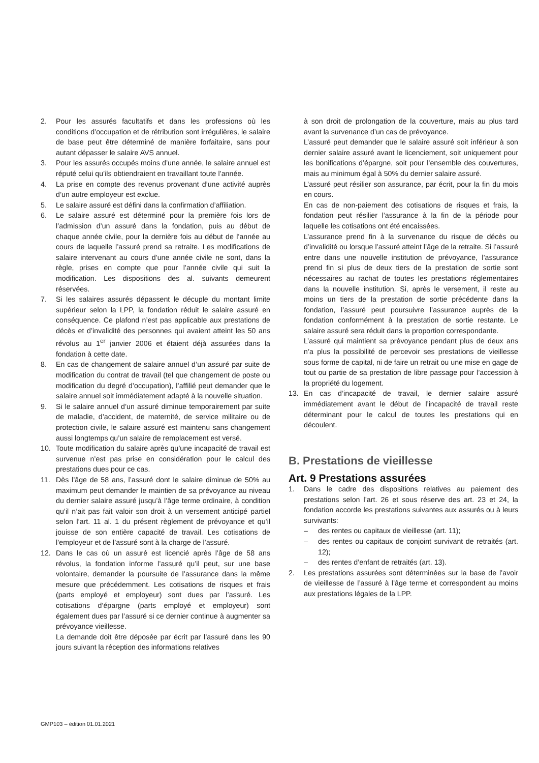2. Pour les assurés facultatifs et dans les professions où les conditions d’occupation et de rétribution sont irrégulières, le salaire de base peut être déterminé de manière forfaitaire, sans pour autant dépasser le salaire AVS annuel.
3. Pour les assurés occupés moins d’une année, le salaire annuel est réputé celui qu’ils obtiendraient en travaillant toute l’année.
4. La prise en compte des revenus provenant d’une activité auprès d’un autre employeur est exclue.
5. Le salaire assuré est défini dans la confirmation d’affiliation.
6. Le salaire assuré est déterminé pour la première fois lors de l’admission d’un assuré dans la fondation, puis au début de chaque année civile, pour la dernière fois au début de l’année au cours de laquelle l’assuré prend sa retraite. Les modifications de salaire intervenant au cours d’une année civile ne sont, dans la règle, prises en compte que pour l’année civile qui suit la modification. Les dispositions des al. suivants demeurent réservées.
7. Si les salaires assurés dépassent le décuple du montant limite supérieur selon la LPP, la fondation réduit le salaire assuré en conséquence. Ce plafond n’est pas applicable aux prestations de décès et d’invalidité des personnes qui avaient atteint les 50 ans révolus au 1<sup>er</sup> janvier 2006 et étaient déjà assurées dans la fondation à cette date.
8. En cas de changement de salaire annuel d’un assuré par suite de modification du contrat de travail (tel que changement de poste ou modification du degré d’occupation), l’affilié peut demander que le salaire annuel soit immédiatement adapté à la nouvelle situation.
9. Si le salaire annuel d’un assuré diminue temporairement par suite de maladie, d’accident, de maternité, de service militaire ou de protection civile, le salaire assuré est maintenu sans changement aussi longtemps qu’un salaire de remplacement est versé.
10. Toute modification du salaire après qu’une incapacité de travail est survenue n’est pas prise en considération pour le calcul des prestations dues pour ce cas.
11. Dès l’âge de 58 ans, l’assuré dont le salaire diminue de 50% au maximum peut demander le maintien de sa prévoyance au niveau du dernier salaire assuré jusqu’à l’âge terme ordinaire, à condition qu’il n’ait pas fait valoir son droit à un versement anticipé partiel selon l’art. 11 al. 1 du présent règlement de prévoyance et qu’il jouisse de son entière capacité de travail. Les cotisations de l’employeur et de l’assuré sont à la charge de l’assuré.
12. Dans le cas où un assuré est licencié après l’âge de 58 ans révolus, la fondation informe l’assuré qu’il peut, sur une base volontaire, demander la poursuite de l’assurance dans la même mesure que précédemment. Les cotisations de risques et frais (parts employé et employeur) sont dues par l’assuré. Les cotisations d’épargne (parts employé et employeur) sont également dues par l’assuré si ce dernier continue à augmenter sa prévoyance vieillesse.
La demande doit être déposée par écrit par l’assuré dans les 90 jours suivant la réception des informations relatives
à son droit de prolongation de la couverture, mais au plus tard avant la survenance d’un cas de prévoyance.
L’assuré peut demander que le salaire assuré soit inférieur à son dernier salaire assuré avant le licenciement, soit uniquement pour les bonifications d’épargne, soit pour l’ensemble des couvertures, mais au minimum égal à 50% du dernier salaire assuré.
L’assuré peut résilier son assurance, par écrit, pour la fin du mois en cours.
En cas de non-paiement des cotisations de risques et frais, la fondation peut résilier l’assurance à la fin de la période pour laquelle les cotisations ont été encaissées.
L’assurance prend fin à la survenance du risque de décès ou d’invalidité ou lorsque l’assuré atteint l’âge de la retraite. Si l’assuré entre dans une nouvelle institution de prévoyance, l’assurance prend fin si plus de deux tiers de la prestation de sortie sont nécessaires au rachat de toutes les prestations réglementaires dans la nouvelle institution. Si, après le versement, il reste au moins un tiers de la prestation de sortie précédente dans la fondation, l’assuré peut poursuivre l’assurance auprès de la fondation conformément à la prestation de sortie restante. Le salaire assuré sera réduit dans la proportion correspondante.
L’assuré qui maintient sa prévoyance pendant plus de deux ans n’a plus la possibilité de percevoir ses prestations de vieillesse sous forme de capital, ni de faire un retrait ou une mise en gage de tout ou partie de sa prestation de libre passage pour l’accession à la propriété du logement.
13. En cas d’incapacité de travail, le dernier salaire assuré immédiatement avant le début de l’incapacité de travail reste déterminant pour le calcul de toutes les prestations qui en découlent.
B. Prestations de vieillesse
Art. 9 Prestations assurées
1. Dans le cadre des dispositions relatives au paiement des prestations selon l’art. 26 et sous réserve des art. 23 et 24, la fondation accorde les prestations suivantes aux assurés ou à leurs survivants:
– des rentes ou capitaux de vieillesse (art. 11);
– des rentes ou capitaux de conjoint survivant de retraités (art. 12);
– des rentes d’enfant de retraités (art. 13).
2. Les prestations assurées sont déterminées sur la base de l’avoir de vieillesse de l’assuré à l’âge terme et correspondent au moins aux prestations légales de la LPP.
GMP103 – édition 01.01.2021